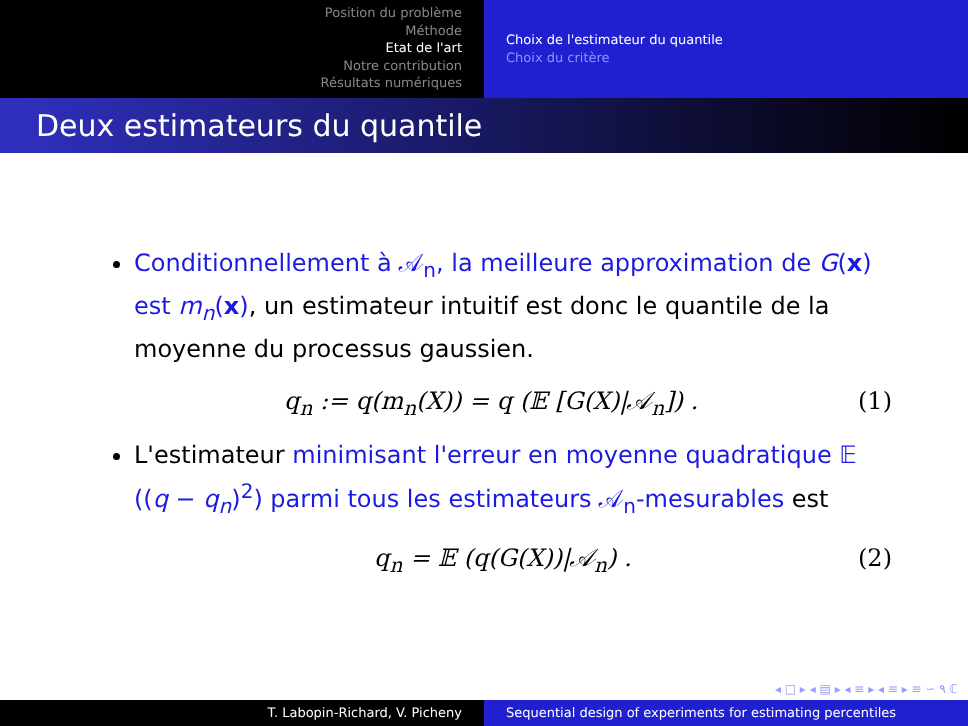Position du problème
Méthode
Etat de l'art
Notre contribution
Résultats numériques
Choix de l'estimateur du quantile
Choix du critère
Deux estimateurs du quantile
Conditionnellement à 𝒜<sub>n</sub>, la meilleure approximation de G(x) est m<sub>n</sub>(x), un estimateur intuitif est donc le quantile de la moyenne du processus gaussien.
q<sub>n</sub> := q(m<sub>n</sub>(X)) = q (𝔼 [G(X)|𝒜<sub>n</sub>]) . (1)
L'estimateur minimisant l'erreur en moyenne quadratique 𝔼 ((q − q<sub>n</sub>)<sup>2</sup>) parmi tous les estimateurs 𝒜<sub>n</sub>-mesurables est
q<sub>n</sub> = 𝔼 (q(G(X))|𝒜<sub>n</sub>) . (2)
◂ □ ▸ ◂ ▤ ▸ ◂ ≡ ▸ ◂ ≡ ▸ ≡ ∽ ۹ ℂ
T. Labopin-Richard, V. Picheny Sequential design of experiments for estimating percentiles